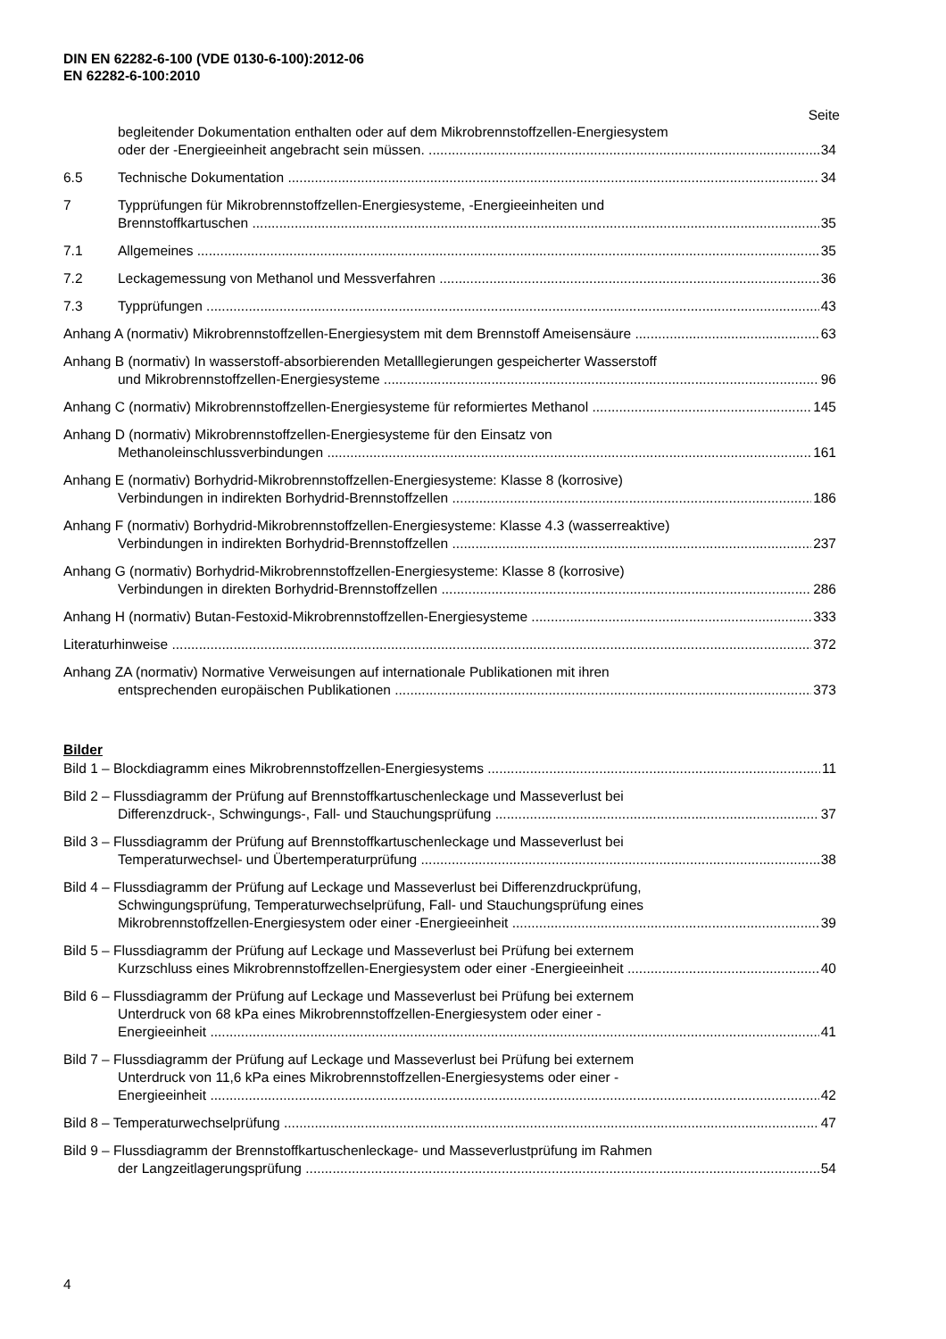DIN EN 62282-6-100 (VDE 0130-6-100):2012-06
EN 62282-6-100:2010
Seite
begleitender Dokumentation enthalten oder auf dem Mikrobrennstoffzellen-Energiesystem
oder der -Energieeinheit angebracht sein müssen. 34
6.5 Technische Dokumentation 34
7 Typprüfungen für Mikrobrennstoffzellen-Energiesysteme, -Energieeinheiten und
Brennstoffkartuschen 35
7.1 Allgemeines 35
7.2 Leckagemessung von Methanol und Messverfahren 36
7.3 Typprüfungen 43
Anhang A (normativ) Mikrobrennstoffzellen-Energiesystem mit dem Brennstoff Ameisensäure 63
Anhang B (normativ) In wasserstoff-absorbierenden Metalllegierungen gespeicherter Wasserstoff
und Mikrobrennstoffzellen-Energiesysteme 96
Anhang C (normativ) Mikrobrennstoffzellen-Energiesysteme für reformiertes Methanol 145
Anhang D (normativ) Mikrobrennstoffzellen-Energiesysteme für den Einsatz von
Methanoleinschlussverbindungen 161
Anhang E (normativ) Borhydrid-Mikrobrennstoffzellen-Energiesysteme: Klasse 8 (korrosive)
Verbindungen in indirekten Borhydrid-Brennstoffzellen 186
Anhang F (normativ) Borhydrid-Mikrobrennstoffzellen-Energiesysteme: Klasse 4.3 (wasserreaktive)
Verbindungen in indirekten Borhydrid-Brennstoffzellen 237
Anhang G (normativ) Borhydrid-Mikrobrennstoffzellen-Energiesysteme: Klasse 8 (korrosive)
Verbindungen in direkten Borhydrid-Brennstoffzellen 286
Anhang H (normativ) Butan-Festoxid-Mikrobrennstoffzellen-Energiesysteme 333
Literaturhinweise 372
Anhang ZA (normativ) Normative Verweisungen auf internationale Publikationen mit ihren
entsprechenden europäischen Publikationen 373
Bilder
Bild 1 – Blockdiagramm eines Mikrobrennstoffzellen-Energiesystems 11
Bild 2 – Flussdiagramm der Prüfung auf Brennstoffkartuschenleckage und Masseverlust bei
Differenzdruck-, Schwingungs-, Fall- und Stauchungsprüfung 37
Bild 3 – Flussdiagramm der Prüfung auf Brennstoffkartuschenleckage und Masseverlust bei
Temperaturwechsel- und Übertemperaturprüfung 38
Bild 4 – Flussdiagramm der Prüfung auf Leckage und Masseverlust bei Differenzdruckprüfung,
Schwingungsprüfung, Temperaturwechselprüfung, Fall- und Stauchungsprüfung eines
Mikrobrennstoffzellen-Energiesystem oder einer -Energieeinheit 39
Bild 5 – Flussdiagramm der Prüfung auf Leckage und Masseverlust bei Prüfung bei externem
Kurzschluss eines Mikrobrennstoffzellen-Energiesystem oder einer -Energieeinheit 40
Bild 6 – Flussdiagramm der Prüfung auf Leckage und Masseverlust bei Prüfung bei externem
Unterdruck von 68 kPa eines Mikrobrennstoffzellen-Energiesystem oder einer -
Energieeinheit 41
Bild 7 – Flussdiagramm der Prüfung auf Leckage und Masseverlust bei Prüfung bei externem
Unterdruck von 11,6 kPa eines Mikrobrennstoffzellen-Energiesystems oder einer -
Energieeinheit 42
Bild 8 – Temperaturwechselprüfung 47
Bild 9 – Flussdiagramm der Brennstoffkartuschenleckage- und Masseverlustprüfung im Rahmen
der Langzeitlagerungsprüfung 54
4